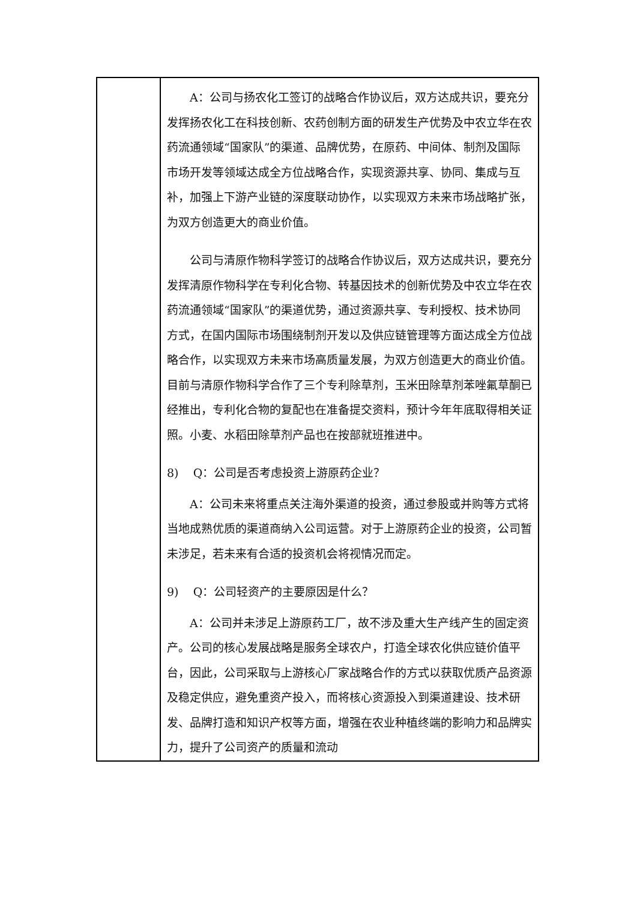| | A：公司与扬农化工签订的战略合作协议后，双方达成共识，要充分发挥扬农化工在科技创新、农药创制方面的研发生产优势及中农立华在农药流通领域“国家队”的渠道、品牌优势，在原药、中间体、制剂及国际市场开发等领域达成全方位战略合作，实现资源共享、协同、集成与互补，加强上下游产业链的深度联动协作，以实现双方未来市场战略扩张，为双方创造更大的商业价值。 公司与清原作物科学签订的战略合作协议后，双方达成共识，要充分发挥清原作物科学在专利化合物、转基因技术的创新优势及中农立华在农药流通领域“国家队”的渠道优势，通过资源共享、专利授权、技术协同方式，在国内国际市场围绕制剂开发以及供应链管理等方面达成全方位战略合作，以实现双方未来市场高质量发展，为双方创造更大的商业价值。目前与清原作物科学合作了三个专利除草剂，玉米田除草剂苯唑氟草酮已经推出，专利化合物的复配也在准备提交资料，预计今年年底取得相关证照。小麦、水稻田除草剂产品也在按部就班推进中。 8) Q：公司是否考虑投资上游原药企业？ A：公司未来将重点关注海外渠道的投资，通过参股或并购等方式将当地成熟优质的渠道商纳入公司运营。对于上游原药企业的投资，公司暂未涉足，若未来有合适的投资机会将视情况而定。 9) Q：公司轻资产的主要原因是什么？ A：公司并未涉足上游原药工厂，故不涉及重大生产线产生的固定资产。公司的核心发展战略是服务全球农户，打造全球农化供应链价值平台，因此，公司采取与上游核心厂家战略合作的方式以获取优质产品资源及稳定供应，避免重资产投入，而将核心资源投入到渠道建设、技术研发、品牌打造和知识产权等方面，增强在农业种植终端的影响力和品牌实力，提升了公司资产的质量和流动 |